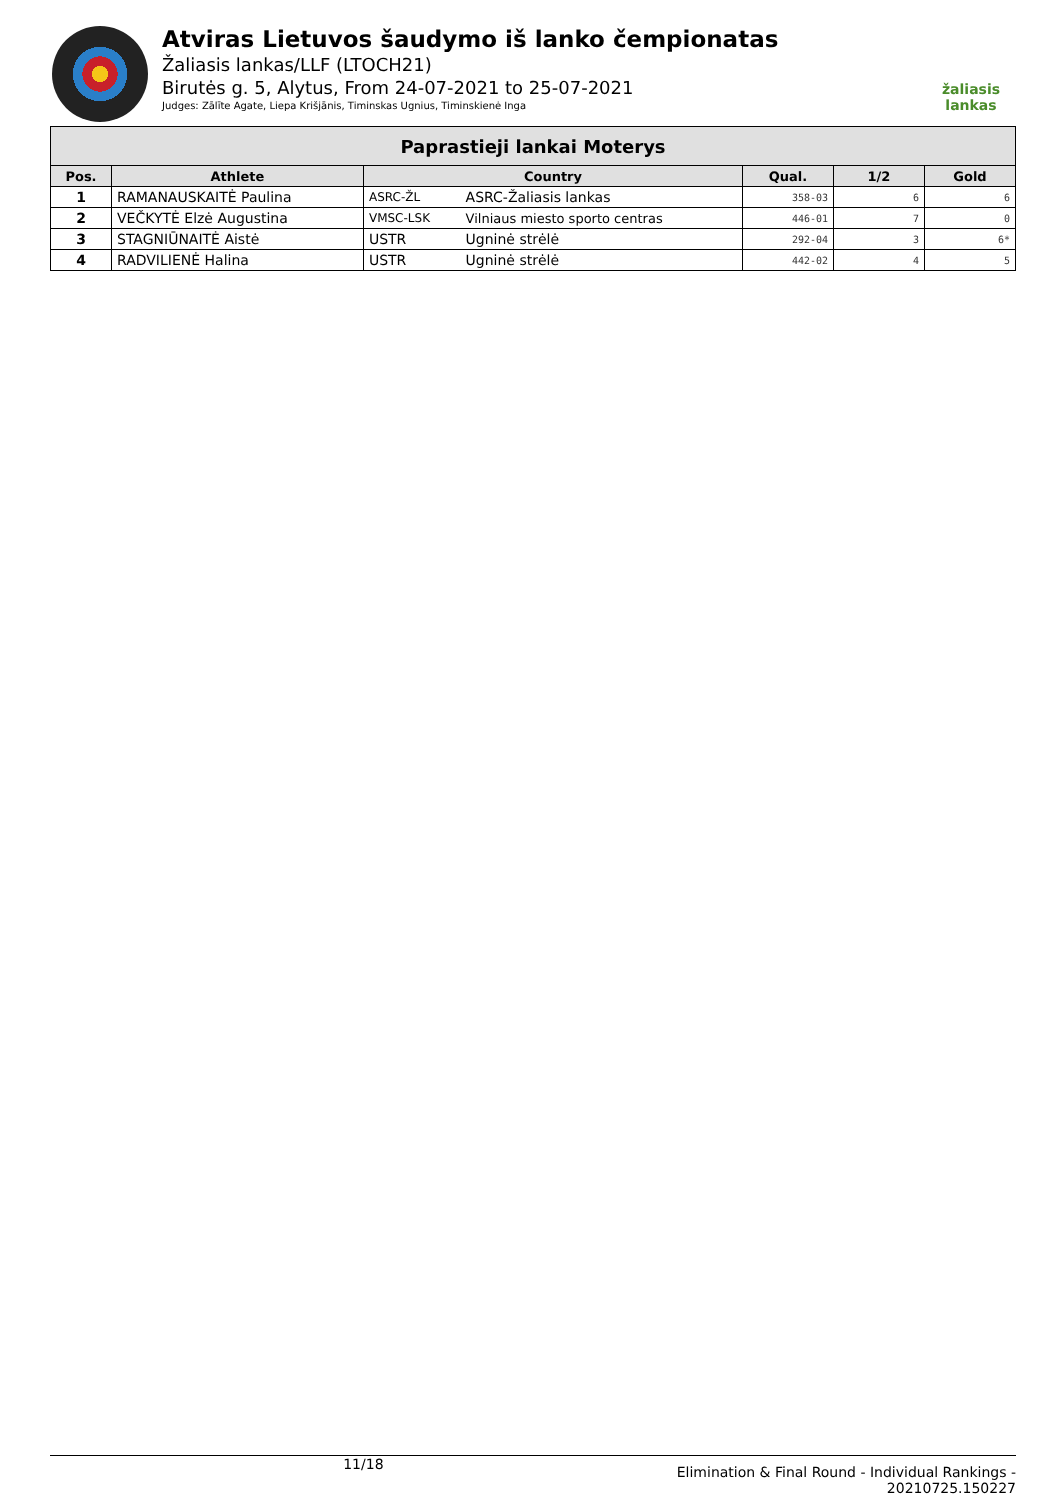Atviras Lietuvos šaudymo iš lanko čempionatas
Žaliasis lankas/LLF (LTOCH21)
Birutės g. 5, Alytus, From 24-07-2021 to 25-07-2021
Judges: Zālīte Agate, Liepa Krišjānis, Timinskas Ugnius, Timinskienė Inga
žaliasis
lankas
| Paprastieji lankai Moterys | | | | | | |
| --- | --- | --- | --- | --- | --- | --- |
| Pos. | Athlete | Country | | Qual. | 1/2 | Gold |
| 1 | RAMANAUSKAITĖ Paulina | ASRC-ŽL | ASRC-Žaliasis lankas | 358-03 | 6 | 6 |
| 2 | VEČKYTĖ Elzė Augustina | VMSC-LSK | Vilniaus miesto sporto centras | 446-01 | 7 | 0 |
| 3 | STAGNIŪNAITĖ Aistė | USTR | Ugninė strėlė | 292-04 | 3 | 6* |
| 4 | RADVILIENĖ Halina | USTR | Ugninė strėlė | 442-02 | 4 | 5 |
11/18 Elimination & Final Round - Individual Rankings -
20210725.150227